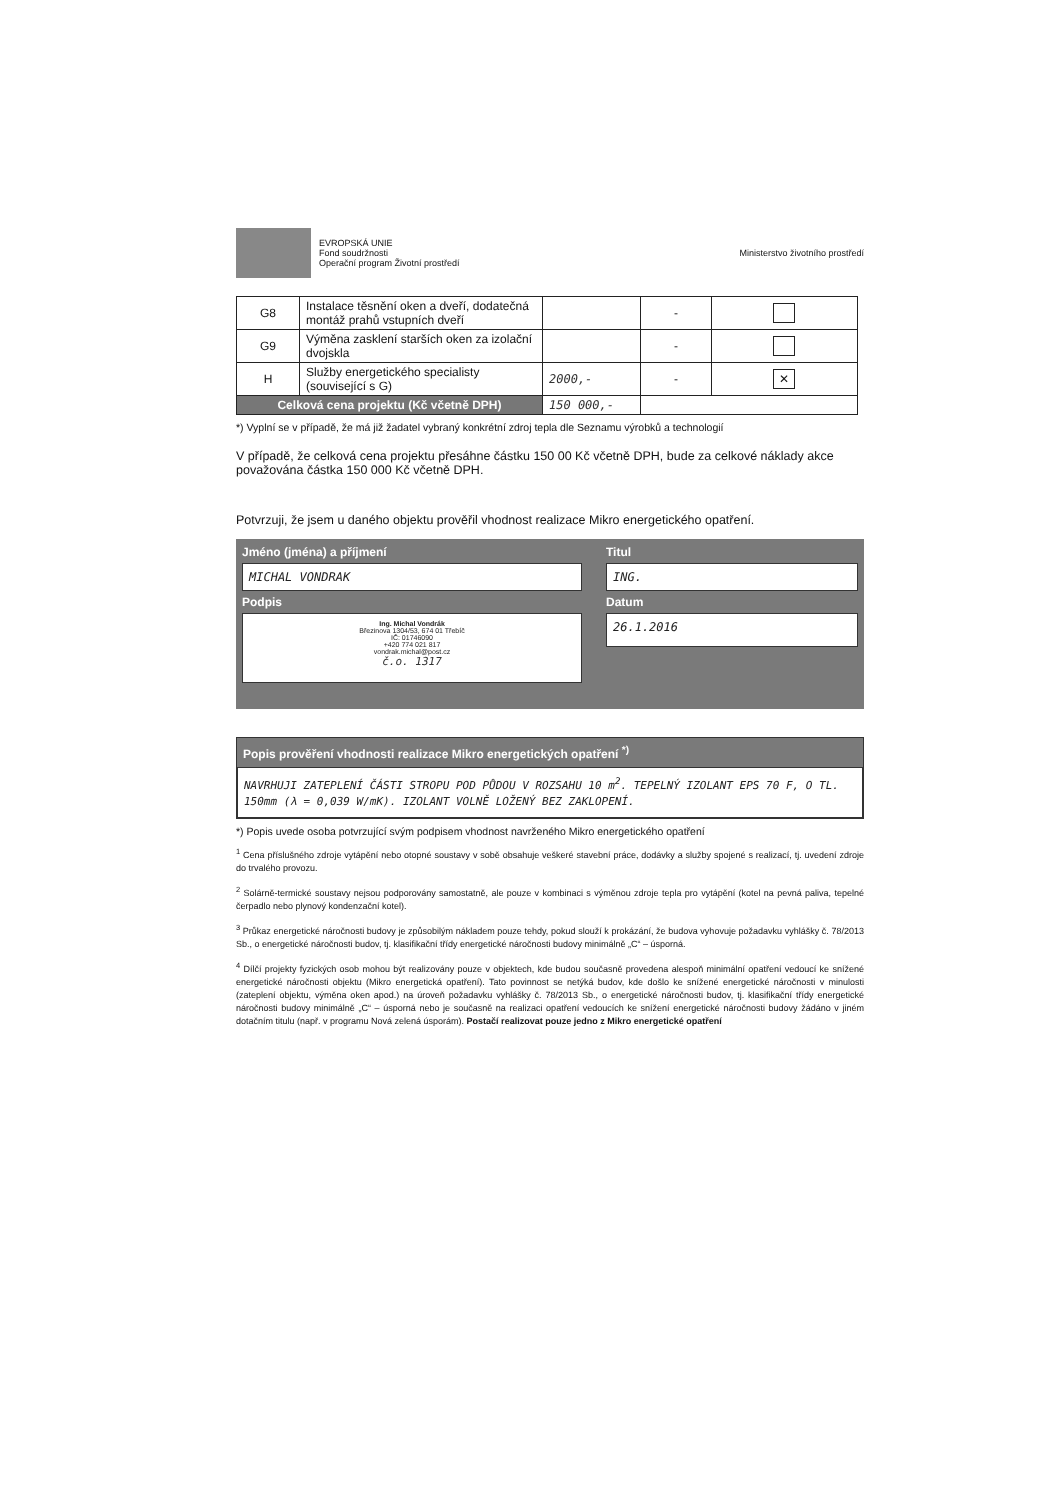EVROPSKÁ UNIE
Fond soudržnosti
Operační program Životní prostředí
Ministerstvo životního prostředí
| G8 | Instalace těsnění oken a dveří, dodatečná montáž prahů vstupních dveří | | - | |
| G9 | Výměna zasklení starších oken za izolační dvojskla | | - | |
| H | Služby energetického specialisty (související s G) | 2000,- | - | ✕ |
| Celková cena projektu (Kč včetně DPH) | | 150 000,- | | |
*) Vyplní se v případě, že má již žadatel vybraný konkrétní zdroj tepla dle Seznamu výrobků a technologií
V případě, že celková cena projektu přesáhne částku 150 00 Kč včetně DPH, bude za celkové náklady akce považována částka 150 000 Kč včetně DPH.
Potvrzuji, že jsem u daného objektu prověřil vhodnost realizace Mikro energetického opatření.
Jméno (jména) a příjmení
Titul
MICHAL VONDRAK
ING.
Podpis
Datum
Ing. Michal Vondrák
Březinova 1304/53, 674 01 Třebíč
IČ: 01746090
+420 774 021 817
vondrak.michal@post.cz
č.o. 1317
26.1.2016
Popis prověření vhodnosti realizace Mikro energetických opatření <sup>*)</sup>
NAVRHUJI ZATEPLENÍ ČÁSTI STROPU POD PŮDOU V ROZSAHU 10 m<sup>2</sup>. TEPELNÝ IZOLANT EPS 70 F, O TL. 150mm (λ = 0,039 W/mK). IZOLANT VOLNĚ LOŽENÝ BEZ ZAKLOPENÍ.
*) Popis uvede osoba potvrzující svým podpisem vhodnost navrženého Mikro energetického opatření
<sup>1</sup> Cena příslušného zdroje vytápění nebo otopné soustavy v sobě obsahuje veškeré stavební práce, dodávky a služby spojené s realizací, tj. uvedení zdroje do trvalého provozu.
<sup>2</sup> Solárně-termické soustavy nejsou podporovány samostatně, ale pouze v kombinaci s výměnou zdroje tepla pro vytápění (kotel na pevná paliva, tepelné čerpadlo nebo plynový kondenzační kotel).
<sup>3</sup> Průkaz energetické náročnosti budovy je způsobilým nákladem pouze tehdy, pokud slouží k prokázání, že budova vyhovuje požadavku vyhlášky č. 78/2013 Sb., o energetické náročnosti budov, tj. klasifikační třídy energetické náročnosti budovy minimálně „C“ – úsporná.
<sup>4</sup> Dílčí projekty fyzických osob mohou být realizovány pouze v objektech, kde budou současně provedena alespoň minimální opatření vedoucí ke snížené energetické náročnosti objektu (Mikro energetická opatření). Tato povinnost se netýká budov, kde došlo ke snížené energetické náročnosti v minulosti (zateplení objektu, výměna oken apod.) na úroveň požadavku vyhlášky č. 78/2013 Sb., o energetické náročnosti budov, tj. klasifikační třídy energetické náročnosti budovy minimálně „C“ – úsporná nebo je současně na realizaci opatření vedoucích ke snížení energetické náročnosti budovy žádáno v jiném dotačním titulu (např. v programu Nová zelená úsporám). Postačí realizovat pouze jedno z Mikro energetické opatření